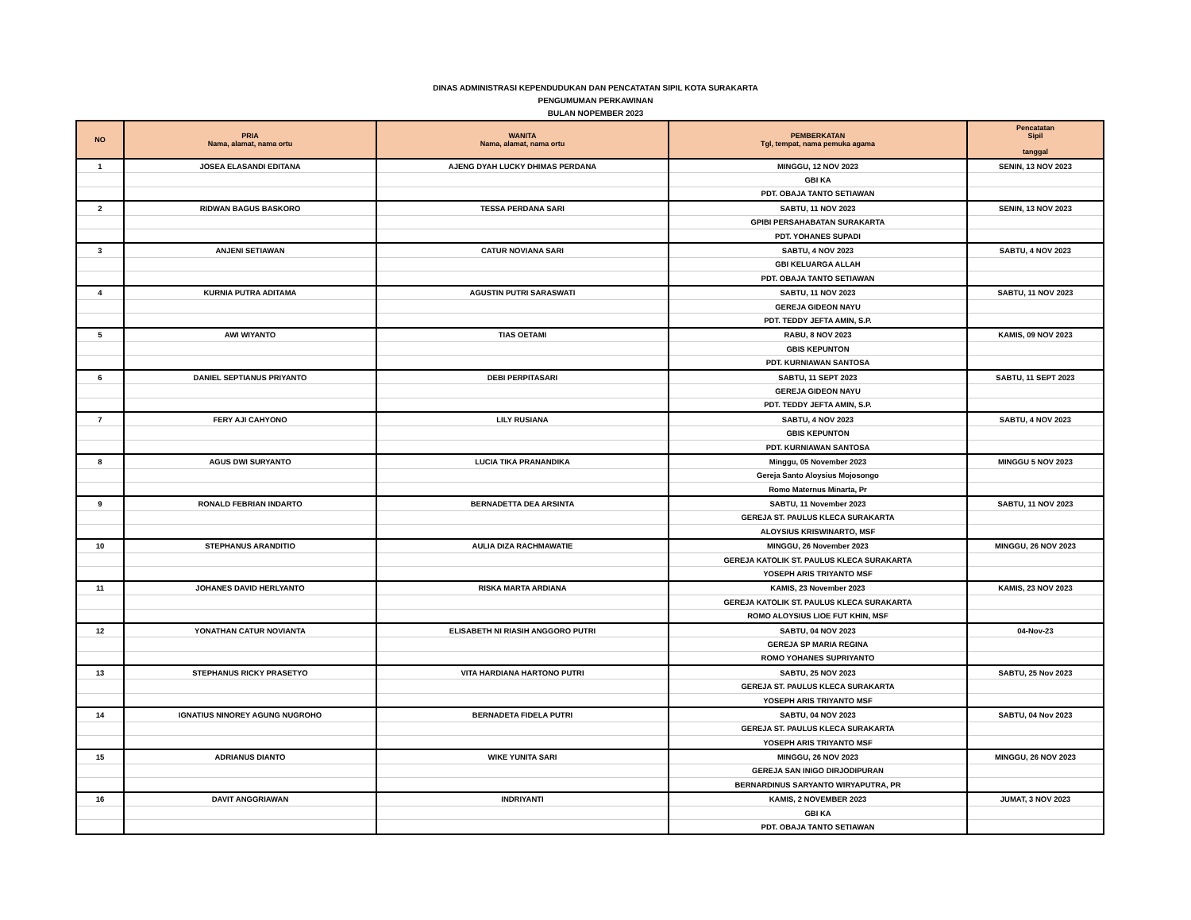DINAS ADMINISTRASI KEPENDUDUKAN DAN PENCATATAN SIPIL KOTA SURAKARTA
PENGUMUMAN PERKAWINAN
BULAN NOPEMBER 2023
| NO | PRIA Nama, alamat, nama ortu | WANITA Nama, alamat, nama ortu | PEMBERKATAN Tgl, tempat, nama pemuka agama | Pencatatan Sipil tanggal |
| --- | --- | --- | --- | --- |
| 1 | JOSEA ELASANDI EDITANA | AJENG DYAH LUCKY DHIMAS PERDANA | MINGGU, 12 NOV 2023 | SENIN, 13 NOV 2023 |
| | | | GBI KA | |
| | | | PDT. OBAJA TANTO SETIAWAN | |
| 2 | RIDWAN BAGUS BASKORO | TESSA PERDANA SARI | SABTU, 11 NOV 2023 | SENIN, 13 NOV 2023 |
| | | | GPIBI PERSAHABATAN SURAKARTA | |
| | | | PDT. YOHANES SUPADI | |
| 3 | ANJENI SETIAWAN | CATUR NOVIANA SARI | SABTU, 4 NOV 2023 | SABTU, 4 NOV 2023 |
| | | | GBI KELUARGA ALLAH | |
| | | | PDT. OBAJA TANTO SETIAWAN | |
| 4 | KURNIA PUTRA ADITAMA | AGUSTIN PUTRI SARASWATI | SABTU, 11 NOV 2023 | SABTU, 11 NOV 2023 |
| | | | GEREJA GIDEON NAYU | |
| | | | PDT. TEDDY JEFTA AMIN, S.P. | |
| 5 | AWI WIYANTO | TIAS OETAMI | RABU, 8 NOV 2023 | KAMIS, 09 NOV 2023 |
| | | | GBIS KEPUNTON | |
| | | | PDT. KURNIAWAN SANTOSA | |
| 6 | DANIEL SEPTIANUS PRIYANTO | DEBI PERPITASARI | SABTU, 11 SEPT 2023 | SABTU, 11 SEPT 2023 |
| | | | GEREJA GIDEON NAYU | |
| | | | PDT. TEDDY JEFTA AMIN, S.P. | |
| 7 | FERY AJI CAHYONO | LILY RUSIANA | SABTU, 4 NOV 2023 | SABTU, 4 NOV 2023 |
| | | | GBIS KEPUNTON | |
| | | | PDT. KURNIAWAN SANTOSA | |
| 8 | AGUS DWI SURYANTO | LUCIA TIKA PRANANDIKA | Minggu, 05 November 2023 | MINGGU 5 NOV 2023 |
| | | | Gereja Santo Aloysius Mojosongo | |
| | | | Romo Maternus Minarta, Pr | |
| 9 | RONALD FEBRIAN INDARTO | BERNADETTA DEA ARSINTA | SABTU, 11 November 2023 | SABTU, 11 NOV 2023 |
| | | | GEREJA ST. PAULUS KLECA SURAKARTA | |
| | | | ALOYSIUS KRISWINARTO, MSF | |
| 10 | STEPHANUS ARANDITIO | AULIA DIZA RACHMAWATIE | MINGGU, 26 November 2023 | MINGGU, 26 NOV 2023 |
| | | | GEREJA KATOLIK ST. PAULUS KLECA SURAKARTA | |
| | | | YOSEPH ARIS TRIYANTO MSF | |
| 11 | JOHANES DAVID HERLYANTO | RISKA MARTA ARDIANA | KAMIS, 23 November 2023 | KAMIS, 23 NOV 2023 |
| | | | GEREJA KATOLIK ST. PAULUS KLECA SURAKARTA | |
| | | | ROMO ALOYSIUS LIOE FUT KHIN, MSF | |
| 12 | YONATHAN CATUR NOVIANTA | ELISABETH NI RIASIH ANGGORO PUTRI | SABTU, 04 NOV 2023 | 04-Nov-23 |
| | | | GEREJA SP MARIA REGINA | |
| | | | ROMO YOHANES SUPRIYANTO | |
| 13 | STEPHANUS RICKY PRASETYO | VITA HARDIANA HARTONO PUTRI | SABTU, 25 NOV 2023 | SABTU, 25 Nov 2023 |
| | | | GEREJA ST. PAULUS KLECA SURAKARTA | |
| | | | YOSEPH ARIS TRIYANTO MSF | |
| 14 | IGNATIUS NINOREY AGUNG NUGROHO | BERNADETA FIDELA PUTRI | SABTU, 04 NOV 2023 | SABTU, 04 Nov 2023 |
| | | | GEREJA ST. PAULUS KLECA SURAKARTA | |
| | | | YOSEPH ARIS TRIYANTO MSF | |
| 15 | ADRIANUS DIANTO | WIKE YUNITA SARI | MINGGU, 26 NOV 2023 | MINGGU, 26 NOV 2023 |
| | | | GEREJA SAN INIGO DIRJODIPURAN | |
| | | | BERNARDINUS SARYANTO WIRYAPUTRA, PR | |
| 16 | DAVIT ANGGRIAWAN | INDRIYANTI | KAMIS, 2 NOVEMBER 2023 | JUMAT, 3 NOV 2023 |
| | | | GBI KA | |
| | | | PDT. OBAJA TANTO SETIAWAN | |